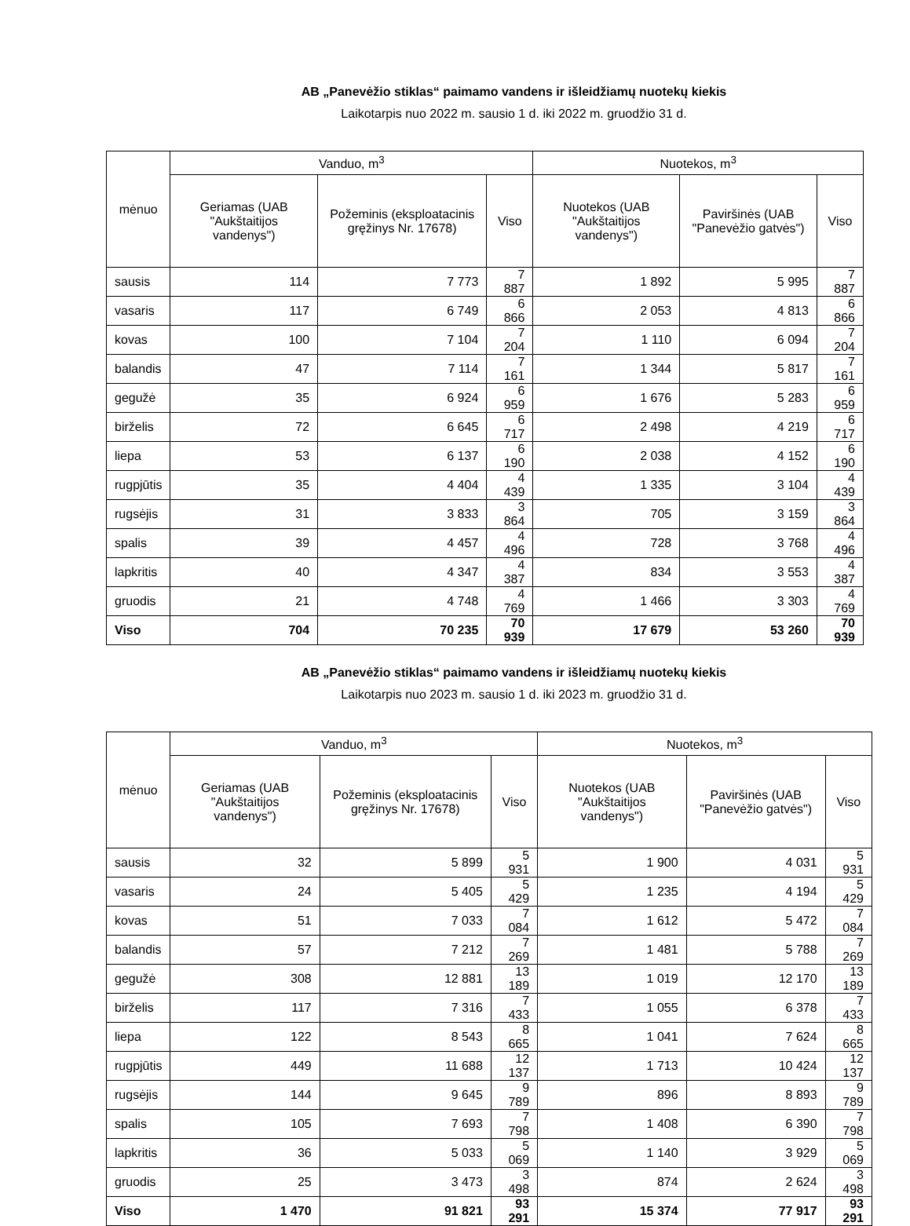AB „Panevėžio stiklas“ paimamo vandens ir išleidžiamų nuotekų kiekis
Laikotarpis nuo 2022 m. sausio 1 d. iki 2022 m. gruodžio 31 d.
| mėnuo | Vanduo, m<sup>3</sup> | | | Nuotekos, m<sup>3</sup> | | |
| --- | --- | --- | --- | --- | --- | --- |
| | Geriamas (UAB "Aukštaitijos vandenys") | Požeminis (eksploatacinis gręžinys Nr. 17678) | Viso | Nuotekos (UAB "Aukštaitijos vandenys") | Paviršinės (UAB "Panevėžio gatvės") | Viso |
| sausis | 114 | 7 773 | 7 887 | 1 892 | 5 995 | 7 887 |
| vasaris | 117 | 6 749 | 6 866 | 2 053 | 4 813 | 6 866 |
| kovas | 100 | 7 104 | 7 204 | 1 110 | 6 094 | 7 204 |
| balandis | 47 | 7 114 | 7 161 | 1 344 | 5 817 | 7 161 |
| gegužė | 35 | 6 924 | 6 959 | 1 676 | 5 283 | 6 959 |
| birželis | 72 | 6 645 | 6 717 | 2 498 | 4 219 | 6 717 |
| liepa | 53 | 6 137 | 6 190 | 2 038 | 4 152 | 6 190 |
| rugpjūtis | 35 | 4 404 | 4 439 | 1 335 | 3 104 | 4 439 |
| rugsėjis | 31 | 3 833 | 3 864 | 705 | 3 159 | 3 864 |
| spalis | 39 | 4 457 | 4 496 | 728 | 3 768 | 4 496 |
| lapkritis | 40 | 4 347 | 4 387 | 834 | 3 553 | 4 387 |
| gruodis | 21 | 4 748 | 4 769 | 1 466 | 3 303 | 4 769 |
| Viso | 704 | 70 235 | 70 939 | 17 679 | 53 260 | 70 939 |
AB „Panevėžio stiklas“ paimamo vandens ir išleidžiamų nuotekų kiekis
Laikotarpis nuo 2023 m. sausio 1 d. iki 2023 m. gruodžio 31 d.
| mėnuo | Vanduo, m<sup>3</sup> | | | Nuotekos, m<sup>3</sup> | | |
| --- | --- | --- | --- | --- | --- | --- |
| | Geriamas (UAB "Aukštaitijos vandenys") | Požeminis (eksploatacinis gręžinys Nr. 17678) | Viso | Nuotekos (UAB "Aukštaitijos vandenys") | Paviršinės (UAB "Panevėžio gatvės") | Viso |
| sausis | 32 | 5 899 | 5 931 | 1 900 | 4 031 | 5 931 |
| vasaris | 24 | 5 405 | 5 429 | 1 235 | 4 194 | 5 429 |
| kovas | 51 | 7 033 | 7 084 | 1 612 | 5 472 | 7 084 |
| balandis | 57 | 7 212 | 7 269 | 1 481 | 5 788 | 7 269 |
| gegužė | 308 | 12 881 | 13 189 | 1 019 | 12 170 | 13 189 |
| birželis | 117 | 7 316 | 7 433 | 1 055 | 6 378 | 7 433 |
| liepa | 122 | 8 543 | 8 665 | 1 041 | 7 624 | 8 665 |
| rugpjūtis | 449 | 11 688 | 12 137 | 1 713 | 10 424 | 12 137 |
| rugsėjis | 144 | 9 645 | 9 789 | 896 | 8 893 | 9 789 |
| spalis | 105 | 7 693 | 7 798 | 1 408 | 6 390 | 7 798 |
| lapkritis | 36 | 5 033 | 5 069 | 1 140 | 3 929 | 5 069 |
| gruodis | 25 | 3 473 | 3 498 | 874 | 2 624 | 3 498 |
| Viso | 1 470 | 91 821 | 93 291 | 15 374 | 77 917 | 93 291 |